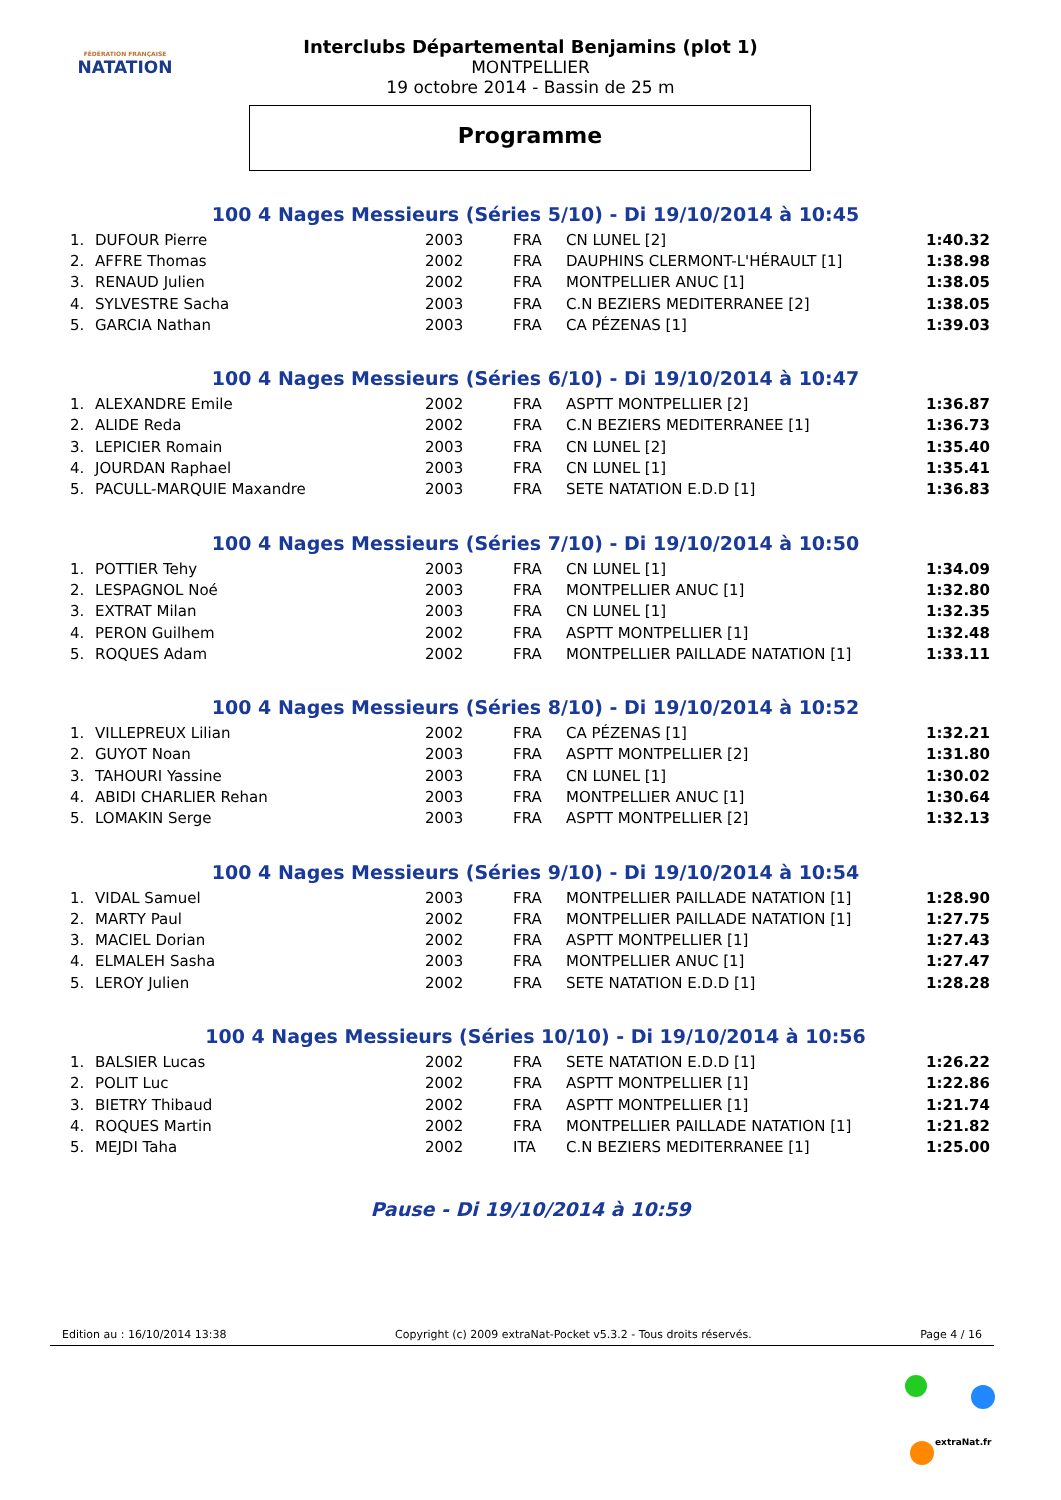FÉDÉRATION FRANÇAISE
NATATION
Interclubs Départemental Benjamins (plot 1)
MONTPELLIER
19 octobre 2014 - Bassin de 25 m
Programme
100 4 Nages Messieurs (Séries 5/10) - Di 19/10/2014 à 10:45
| 1. | DUFOUR Pierre | 2003 | FRA | CN LUNEL [2] | 1:40.32 |
| 2. | AFFRE Thomas | 2002 | FRA | DAUPHINS CLERMONT-L'HÉRAULT [1] | 1:38.98 |
| 3. | RENAUD Julien | 2002 | FRA | MONTPELLIER ANUC [1] | 1:38.05 |
| 4. | SYLVESTRE Sacha | 2003 | FRA | C.N BEZIERS MEDITERRANEE [2] | 1:38.05 |
| 5. | GARCIA Nathan | 2003 | FRA | CA PÉZENAS [1] | 1:39.03 |
100 4 Nages Messieurs (Séries 6/10) - Di 19/10/2014 à 10:47
| 1. | ALEXANDRE Emile | 2002 | FRA | ASPTT MONTPELLIER [2] | 1:36.87 |
| 2. | ALIDE Reda | 2002 | FRA | C.N BEZIERS MEDITERRANEE [1] | 1:36.73 |
| 3. | LEPICIER Romain | 2003 | FRA | CN LUNEL [2] | 1:35.40 |
| 4. | JOURDAN Raphael | 2003 | FRA | CN LUNEL [1] | 1:35.41 |
| 5. | PACULL-MARQUIE Maxandre | 2003 | FRA | SETE NATATION E.D.D [1] | 1:36.83 |
100 4 Nages Messieurs (Séries 7/10) - Di 19/10/2014 à 10:50
| 1. | POTTIER Tehy | 2003 | FRA | CN LUNEL [1] | 1:34.09 |
| 2. | LESPAGNOL Noé | 2003 | FRA | MONTPELLIER ANUC [1] | 1:32.80 |
| 3. | EXTRAT Milan | 2003 | FRA | CN LUNEL [1] | 1:32.35 |
| 4. | PERON Guilhem | 2002 | FRA | ASPTT MONTPELLIER [1] | 1:32.48 |
| 5. | ROQUES Adam | 2002 | FRA | MONTPELLIER PAILLADE NATATION [1] | 1:33.11 |
100 4 Nages Messieurs (Séries 8/10) - Di 19/10/2014 à 10:52
| 1. | VILLEPREUX Lilian | 2002 | FRA | CA PÉZENAS [1] | 1:32.21 |
| 2. | GUYOT Noan | 2003 | FRA | ASPTT MONTPELLIER [2] | 1:31.80 |
| 3. | TAHOURI Yassine | 2003 | FRA | CN LUNEL [1] | 1:30.02 |
| 4. | ABIDI CHARLIER Rehan | 2003 | FRA | MONTPELLIER ANUC [1] | 1:30.64 |
| 5. | LOMAKIN Serge | 2003 | FRA | ASPTT MONTPELLIER [2] | 1:32.13 |
100 4 Nages Messieurs (Séries 9/10) - Di 19/10/2014 à 10:54
| 1. | VIDAL Samuel | 2003 | FRA | MONTPELLIER PAILLADE NATATION [1] | 1:28.90 |
| 2. | MARTY Paul | 2002 | FRA | MONTPELLIER PAILLADE NATATION [1] | 1:27.75 |
| 3. | MACIEL Dorian | 2002 | FRA | ASPTT MONTPELLIER [1] | 1:27.43 |
| 4. | ELMALEH Sasha | 2003 | FRA | MONTPELLIER ANUC [1] | 1:27.47 |
| 5. | LEROY Julien | 2002 | FRA | SETE NATATION E.D.D [1] | 1:28.28 |
100 4 Nages Messieurs (Séries 10/10) - Di 19/10/2014 à 10:56
| 1. | BALSIER Lucas | 2002 | FRA | SETE NATATION E.D.D [1] | 1:26.22 |
| 2. | POLIT Luc | 2002 | FRA | ASPTT MONTPELLIER [1] | 1:22.86 |
| 3. | BIETRY Thibaud | 2002 | FRA | ASPTT MONTPELLIER [1] | 1:21.74 |
| 4. | ROQUES Martin | 2002 | FRA | MONTPELLIER PAILLADE NATATION [1] | 1:21.82 |
| 5. | MEJDI Taha | 2002 | ITA | C.N BEZIERS MEDITERRANEE [1] | 1:25.00 |
Pause - Di 19/10/2014 à 10:59
Edition au : 16/10/2014 13:38 Copyright (c) 2009 extraNat-Pocket v5.3.2 - Tous droits réservés. Page 4 / 16
extraNat.fr